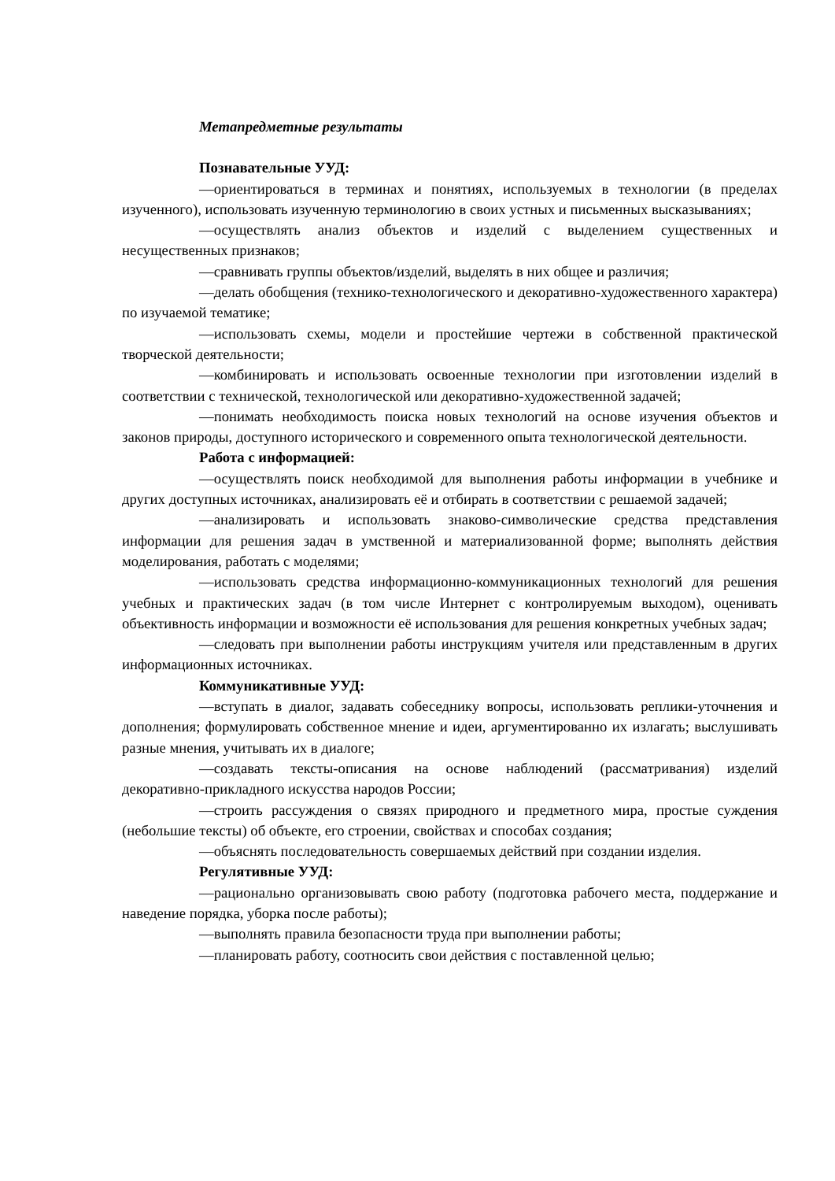Метапредметные результаты
Познавательные УУД:
—ориентироваться в терминах и понятиях, используемых в технологии (в пределах изученного), использовать изученную терминологию в своих устных и письменных высказываниях;
—осуществлять анализ объектов и изделий с выделением существенных и несущественных признаков;
—сравнивать группы объектов/изделий, выделять в них общее и различия;
—делать обобщения (технико-технологического и декоративно-художественного характера) по изучаемой тематике;
—использовать схемы, модели и простейшие чертежи в собственной практической творческой деятельности;
—комбинировать и использовать освоенные технологии при изготовлении изделий в соответствии с технической, технологической или декоративно-художественной задачей;
—понимать необходимость поиска новых технологий на основе изучения объектов и законов природы, доступного исторического и современного опыта технологической деятельности.
Работа с информацией:
—осуществлять поиск необходимой для выполнения работы информации в учебнике и других доступных источниках, анализировать её и отбирать в соответствии с решаемой задачей;
—анализировать и использовать знаково-символические средства представления информации для решения задач в умственной и материализованной форме; выполнять действия моделирования, работать с моделями;
—использовать средства информационно-коммуникационных технологий для решения учебных и практических задач (в том числе Интернет с контролируемым выходом), оценивать объективность информации и возможности её использования для решения конкретных учебных задач;
—следовать при выполнении работы инструкциям учителя или представленным в других информационных источниках.
Коммуникативные УУД:
—вступать в диалог, задавать собеседнику вопросы, использовать реплики-уточнения и дополнения; формулировать собственное мнение и идеи, аргументированно их излагать; выслушивать разные мнения, учитывать их в диалоге;
—создавать тексты-описания на основе наблюдений (рассматривания) изделий декоративно-прикладного искусства народов России;
—строить рассуждения о связях природного и предметного мира, простые суждения (небольшие тексты) об объекте, его строении, свойствах и способах создания;
—объяснять последовательность совершаемых действий при создании изделия.
Регулятивные УУД:
—рационально организовывать свою работу (подготовка рабочего места, поддержание и наведение порядка, уборка после работы);
—выполнять правила безопасности труда при выполнении работы;
—планировать работу, соотносить свои действия с поставленной целью;